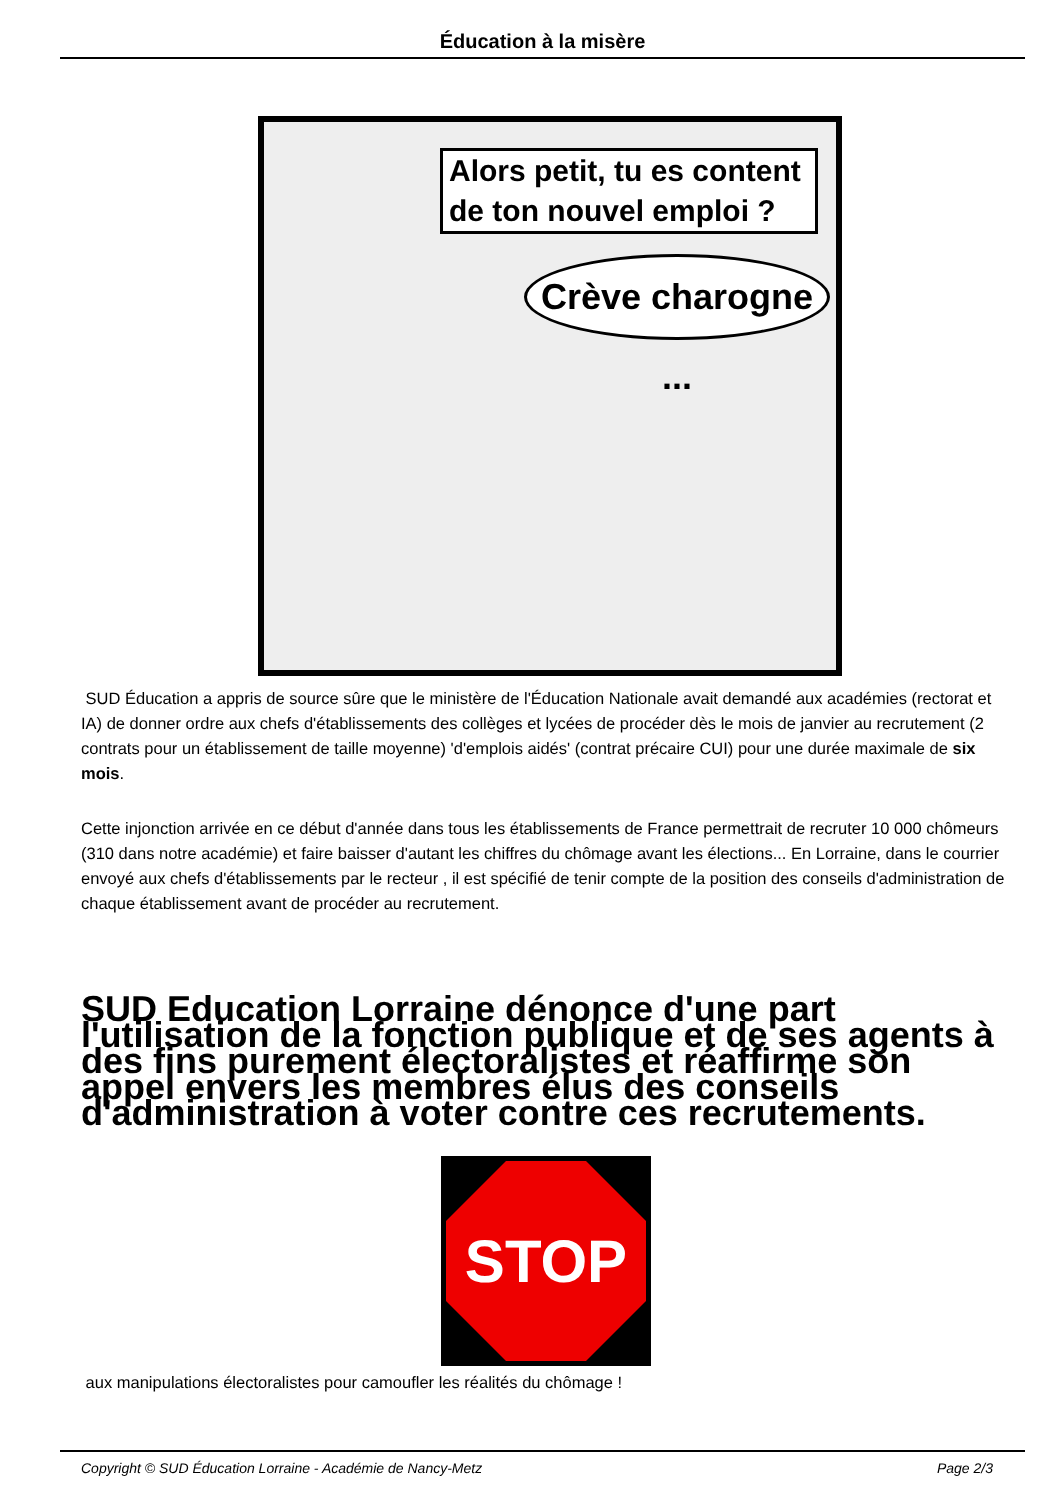Éducation à la misère
Alors petit, tu es content de ton nouvel emploi ?
Crève charogne ...
SUD Éducation a appris de source sûre que le ministère de l'Éducation Nationale avait demandé aux académies (rectorat et IA) de donner ordre aux chefs d'établissements des collèges et lycées de procéder dès le mois de janvier au recrutement (2 contrats pour un établissement de taille moyenne) 'd'emplois aidés' (contrat précaire CUI) pour une durée maximale de six mois.
Cette injonction arrivée en ce début d'année dans tous les établissements de France permettrait de recruter 10 000 chômeurs (310 dans notre académie) et faire baisser d'autant les chiffres du chômage avant les élections... En Lorraine, dans le courrier envoyé aux chefs d'établissements par le recteur , il est spécifié de tenir compte de la position des conseils d'administration de chaque établissement avant de procéder au recrutement.
SUD Education Lorraine dénonce d'une part l'utilisation de la fonction publique et de ses agents à des fins purement électoralistes et réaffirme son appel envers les membres élus des conseils d'administration à voter contre ces recrutements.
STOP
aux manipulations électoralistes pour camoufler les réalités du chômage !
Copyright © SUD Éducation Lorraine - Académie de Nancy-Metz Page 2/3